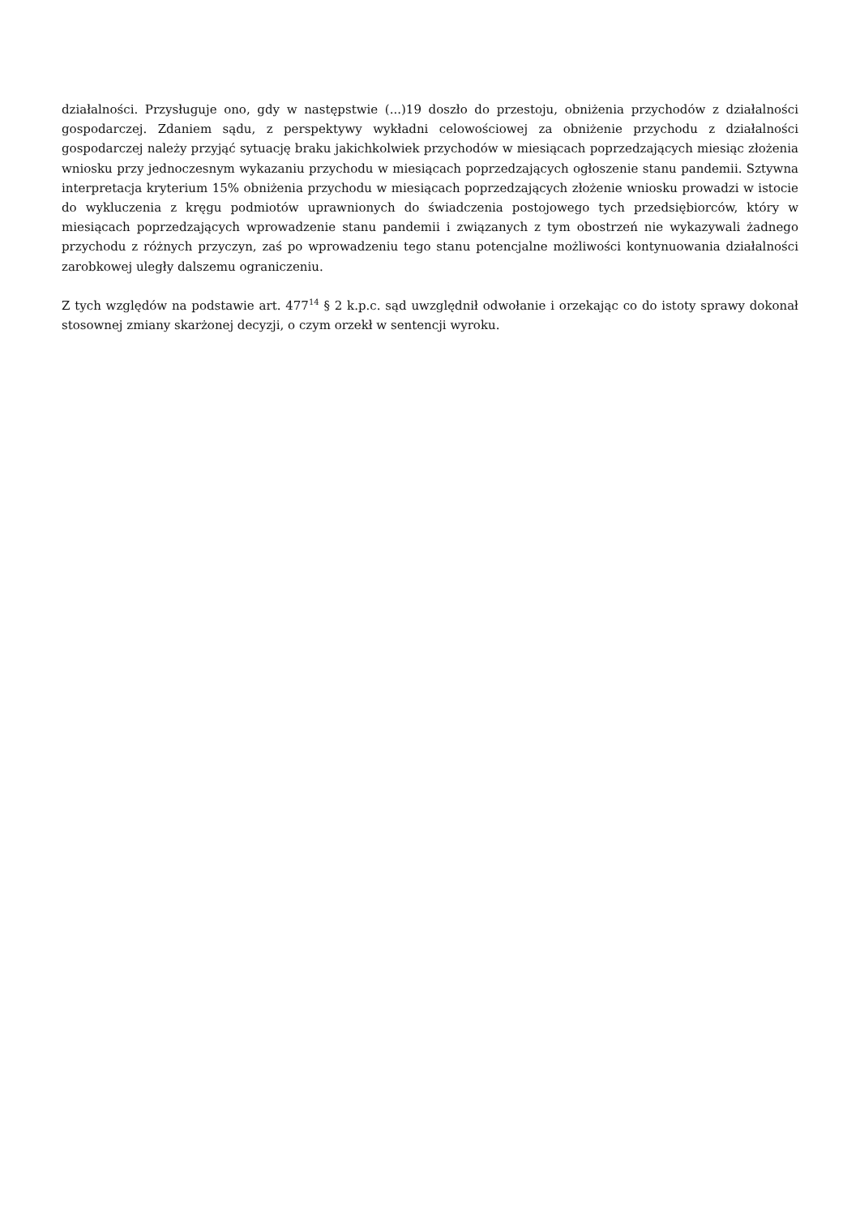działalności. Przysługuje ono, gdy w następstwie (...)19 doszło do przestoju, obniżenia przychodów z działalności gospodarczej. Zdaniem sądu, z perspektywy wykładni celowościowej za obniżenie przychodu z działalności gospodarczej należy przyjąć sytuację braku jakichkolwiek przychodów w miesiącach poprzedzających miesiąc złożenia wniosku przy jednoczesnym wykazaniu przychodu w miesiącach poprzedzających ogłoszenie stanu pandemii. Sztywna interpretacja kryterium 15% obniżenia przychodu w miesiącach poprzedzających złożenie wniosku prowadzi w istocie do wykluczenia z kręgu podmiotów uprawnionych do świadczenia postojowego tych przedsiębiorców, który w miesiącach poprzedzających wprowadzenie stanu pandemii i związanych z tym obostrzeń nie wykazywali żadnego przychodu z różnych przyczyn, zaś po wprowadzeniu tego stanu potencjalne możliwości kontynuowania działalności zarobkowej uległy dalszemu ograniczeniu.
Z tych względów na podstawie art. 477<sup>14</sup> § 2 k.p.c. sąd uwzględnił odwołanie i orzekając co do istoty sprawy dokonał stosownej zmiany skarżonej decyzji, o czym orzekł w sentencji wyroku.